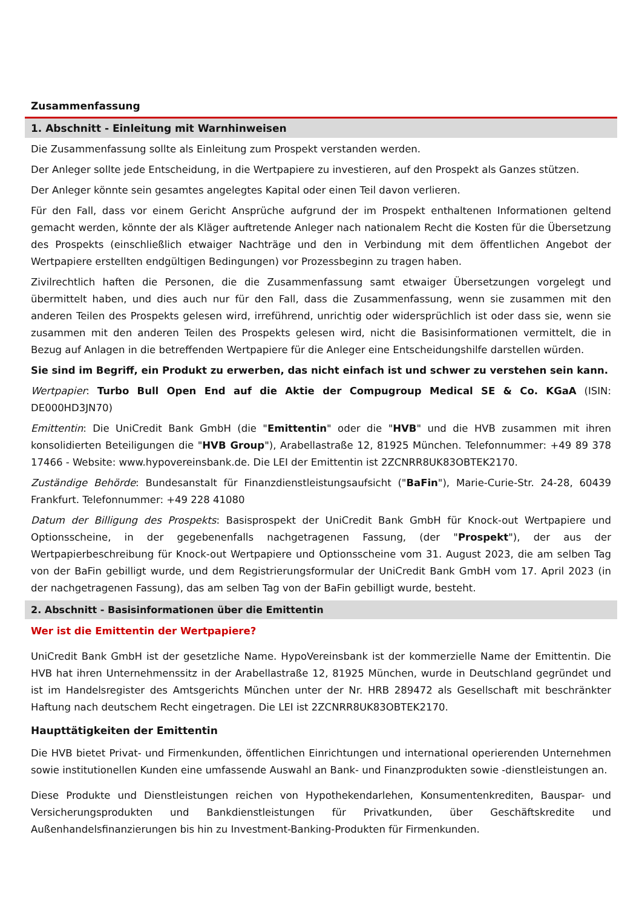Zusammenfassung
1. Abschnitt - Einleitung mit Warnhinweisen
Die Zusammenfassung sollte als Einleitung zum Prospekt verstanden werden.
Der Anleger sollte jede Entscheidung, in die Wertpapiere zu investieren, auf den Prospekt als Ganzes stützen.
Der Anleger könnte sein gesamtes angelegtes Kapital oder einen Teil davon verlieren.
Für den Fall, dass vor einem Gericht Ansprüche aufgrund der im Prospekt enthaltenen Informationen geltend gemacht werden, könnte der als Kläger auftretende Anleger nach nationalem Recht die Kosten für die Übersetzung des Prospekts (einschließlich etwaiger Nachträge und den in Verbindung mit dem öffentlichen Angebot der Wertpapiere erstellten endgültigen Bedingungen) vor Prozessbeginn zu tragen haben.
Zivilrechtlich haften die Personen, die die Zusammenfassung samt etwaiger Übersetzungen vorgelegt und übermittelt haben, und dies auch nur für den Fall, dass die Zusammenfassung, wenn sie zusammen mit den anderen Teilen des Prospekts gelesen wird, irreführend, unrichtig oder widersprüchlich ist oder dass sie, wenn sie zusammen mit den anderen Teilen des Prospekts gelesen wird, nicht die Basisinformationen vermittelt, die in Bezug auf Anlagen in die betreffenden Wertpapiere für die Anleger eine Entscheidungshilfe darstellen würden.
Sie sind im Begriff, ein Produkt zu erwerben, das nicht einfach ist und schwer zu verstehen sein kann.
Wertpapier: Turbo Bull Open End auf die Aktie der Compugroup Medical SE & Co. KGaA (ISIN: DE000HD3JN70)
Emittentin: Die UniCredit Bank GmbH (die "Emittentin" oder die "HVB" und die HVB zusammen mit ihren konsolidierten Beteiligungen die "HVB Group"), Arabellastraße 12, 81925 München. Telefonnummer: +49 89 378 17466 - Website: www.hypovereinsbank.de. Die LEI der Emittentin ist 2ZCNRR8UK83OBTEK2170.
Zuständige Behörde: Bundesanstalt für Finanzdienstleistungsaufsicht ("BaFin"), Marie-Curie-Str. 24-28, 60439 Frankfurt. Telefonnummer: +49 228 41080
Datum der Billigung des Prospekts: Basisprospekt der UniCredit Bank GmbH für Knock-out Wertpapiere und Optionsscheine, in der gegebenenfalls nachgetragenen Fassung, (der "Prospekt"), der aus der Wertpapierbeschreibung für Knock-out Wertpapiere und Optionsscheine vom 31. August 2023, die am selben Tag von der BaFin gebilligt wurde, und dem Registrierungsformular der UniCredit Bank GmbH vom 17. April 2023 (in der nachgetragenen Fassung), das am selben Tag von der BaFin gebilligt wurde, besteht.
2. Abschnitt - Basisinformationen über die Emittentin
Wer ist die Emittentin der Wertpapiere?
UniCredit Bank GmbH ist der gesetzliche Name. HypoVereinsbank ist der kommerzielle Name der Emittentin. Die HVB hat ihren Unternehmenssitz in der Arabellastraße 12, 81925 München, wurde in Deutschland gegründet und ist im Handelsregister des Amtsgerichts München unter der Nr. HRB 289472 als Gesellschaft mit beschränkter Haftung nach deutschem Recht eingetragen. Die LEI ist 2ZCNRR8UK83OBTEK2170.
Haupttätigkeiten der Emittentin
Die HVB bietet Privat- und Firmenkunden, öffentlichen Einrichtungen und international operierenden Unternehmen sowie institutionellen Kunden eine umfassende Auswahl an Bank- und Finanzprodukten sowie -dienstleistungen an.
Diese Produkte und Dienstleistungen reichen von Hypothekendarlehen, Konsumentenkrediten, Bauspar- und Versicherungsprodukten und Bankdienstleistungen für Privatkunden, über Geschäftskredite und Außenhandelsfinanzierungen bis hin zu Investment-Banking-Produkten für Firmenkunden.